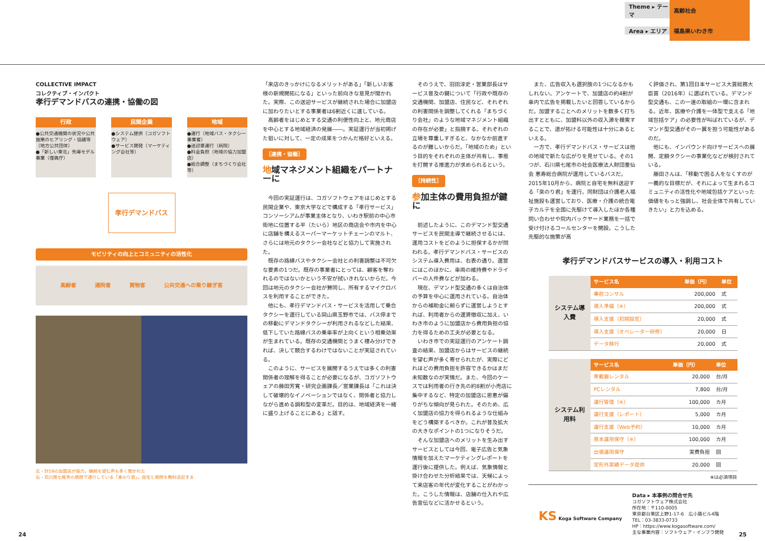Theme ▸ テーマ 高齢社会
Area ▸ エリア 福島県いわき市
COLLECTIVE IMPACT
コレクティブ・インパクト
孝行デマンドバスの連携・協働の図
行政
●公共交通機関の状況や公共施策のヒアリング・協議等（地方公共団体）
●「新しい東北」先導モデル事業（復興庁）
民間企業
●システム提供（コガソフトウェア）
●サービス開発（マーケティング会社等）
地域
●運行（地域バス・タクシー事業者）
●送迎車運行（病院）
●料金負担（地域の協力加盟店）
●総合調整（まちづくり会社等）
孝行デマンドバス
モビリティの向上とコミュニティの活性化
高齢者 通院者 買物客 公共交通への乗り継ぎ客
左・計59の加盟店が協力。継続を望む声も多く聞かれた
右・石川県七尾市の病院で運行している「楽のり君」。自宅と病院を無料送迎する
「来店のきっかけになるメリットがある」「新しいお客様の新規開拓になる」といった前向きな意見が聞かれた。実際、この送迎サービスが継続された場合に加盟店に加わりたいとする事業者は6割近くに達している。
　高齢者をはじめとする交通の利便性向上と、地元商店を中心とする地域経済の発展――。実証運行が当初掲げた狙いに対して、一定の成果をつかんだ格好といえる。
［連携・協働］
地域マネジメント組織をパートナーに
　今回の実証運行は、コガソフトウェアをはじめとする民間企業や、東京大学などで構成する「孝行サービス」コンソーシアムが事業主体となり、いわき駅前の中心市街地に位置する平（たいら）地区の商店会や市内を中心に店舗を構えるスーパーマーケットチェーンのマルト、さらには地元のタクシー会社などと協力して実施された。
　既存の路線バスやタクシー会社との利害調整は不可欠な要素の1つだ。既存の事業者にとっては、顧客を奪われるのではないかという不安が拭いきれないからだ。今回は地元のタクシー会社が賛同し、所有するマイクロバスを利用することができた。
　他にも、孝行デマンドバス・サービスを活用して乗合タクシーを運行している岡山県玉野市では、バス停までの移動にデマンドタクシーが利用されるなどした結果、低下していた路線バスの乗車率が上向くという相乗効果が生まれている。既存の交通機関とうまく棲み分けできれば、決して競合するわけではないことが実証されている。
　このように、サービスを展開するうえでは多くの利害関係者の理解を得ることが必要になるが、コガソフトウェアの藤田芳寛・研究企画課長／営業課長は「これは決して破壊的なイノベーションではなく、関係者と協力しながら進める調和型の変革だ。目的は、地域経済を一緒に盛り上げることにある」と話す。
　そのうえで、羽田淳史・営業部長はサービス普及の鍵について「行政や既存の交通機関、加盟店、住民など、それぞれの利害関係を調整してくれる『まちづくり会社』のような地域マネジメント組織の存在が必要」と指摘する。それぞれの立場を尊重しすぎると、なかなか前進するのが難しいからだ。「地域のため」という目的をそれぞれの主体が共有し、事態を打開する推進力が求められるという。
［持続性］
参加主体の費用負担が鍵に
　前述したように、このデマンド型交通サービスを民間主導で継続させるには、運用コストをどのように担保するかが問われる。孝行デマンドバス・サービスのシステム導入費用は、右表の通り。運営にはこのほかに、車両の維持費やドライバーの人件費などが加わる。
　現在、デマンド型交通の多くは自治体の予算を中心に運用されている。自治体からの補助金に頼らずに運営しようとすれば、利用者からの運賃徴収に加え、いわき市のように加盟店から費用負担の協力を得るための工夫が必要となる。
　いわき市での実証運行のアンケート調査の結果、加盟店からはサービスの継続を望む声が多く寄せられたが、実際にどれほどの費用負担を許容できるかはまだ未知数なのが実情だ。また、今回のケースでは利用者の行き先の約8割が小売店に集中するなど、特定の加盟店に恩恵が偏りがちな傾向が見られた。そのため、広く加盟店の協力を得られるような仕組みをどう構築するべきか。これが普及拡大の大きなポイントの1つになりそうだ。
　そんな加盟店へのメリットを生み出すサービスとしては今回、電子広告と気象情報を加えたマーケティングレポートを運行後に提供した。例えば、気象情報と掛け合わせた分析結果では、天候によって来店客の年代が変化することがわかった。こうした情報は、店舗の仕入れや広告宣伝などに活かせるという。
　また、広告収入も選択肢の1つになるかもしれない。アンケートで、加盟店の約4割が車内で広告を掲載したいと回答しているからだ。加盟することへのメリットを数多く打ち出すとともに、加盟料以外の収入源を模索することで、道が拓ける可能性は十分にあるといえる。
　一方で、孝行デマンドバス・サービスは他の地域で新たな広がりを見せている。その1つが、石川県七尾市の社会医療法人財団董仙会 恵寿総合病院が運用しているバスだ。2015年10月から、病院と自宅を無料送迎する「楽のり君」を運行。同財団は介護老人福祉施設も運営しており、医療・介護の統合電子カルテを全国に先駆けて導入したほか各種問い合わせや院内バックヤード業務を一括で受け付けるコールセンターを開設。こうした先駆的な施策が高
く評価され、第1回日本サービス大賞総務大臣賞（2016年）に選ばれている。デマンド型交通も、この一連の取組の一環に含まれる。近年、医療や介護を一体型で支える「地域包括ケア」の必要性が叫ばれているが、デマンド型交通がその一翼を担う可能性があるのだ。
　他にも、インバウンド向けサービスへの展開、定額タクシーの事業化などが検討されている。
　藤田さんは、「移動で困る人をなくすのが一義的な目標だが、それによって生まれるコミュニティの活性化や地域包括ケアといった価値をもっと強調し、社会全体で共有していきたい」と力を込める。
孝行デマンドバスサービスの導入・利用コスト
| システム導入費 | サービス名 | 単価（円） | 単位 |
| | 事前コンサル | 200,000 | 式 |
| | 導入準備（※） | 200,000 | 式 |
| | 導入支援（初期設定） | 20,000 | 式 |
| | 導入支援（オペレーター研修） | 20,000 | 日 |
| | データ移行 | 20,000 | 式 |
| システム利用料 | サービス名 | 単価（円） | 単位 |
| | 車載器レンタル | 20,000 | 台/月 |
| | PCレンタル | 7,800 | 台/月 |
| | 運行管理（※） | 100,000 | カ月 |
| | 運行支援（レポート） | 5,000 | カ月 |
| | 運行支援（Web予約） | 10,000 | カ月 |
| | 基本運用保守（※） | 100,000 | カ月 |
| | 出張運用保守 | 実費負担 | 回 |
| | 定形外実績データ提供 | 20,000 | 回 |
※は必須項目
KS Koga Software Company
Data ▸ 本事例の問合せ先
コガソフトウェア株式会社
所在地：〒110-0005
東京都台東区上野1-17-6　広小路ビル4階
TEL：03-3833-0733
HP：https://www.kogasoftware.com/
主な事業内容：ソフトウェア・インフラ開発
24 25